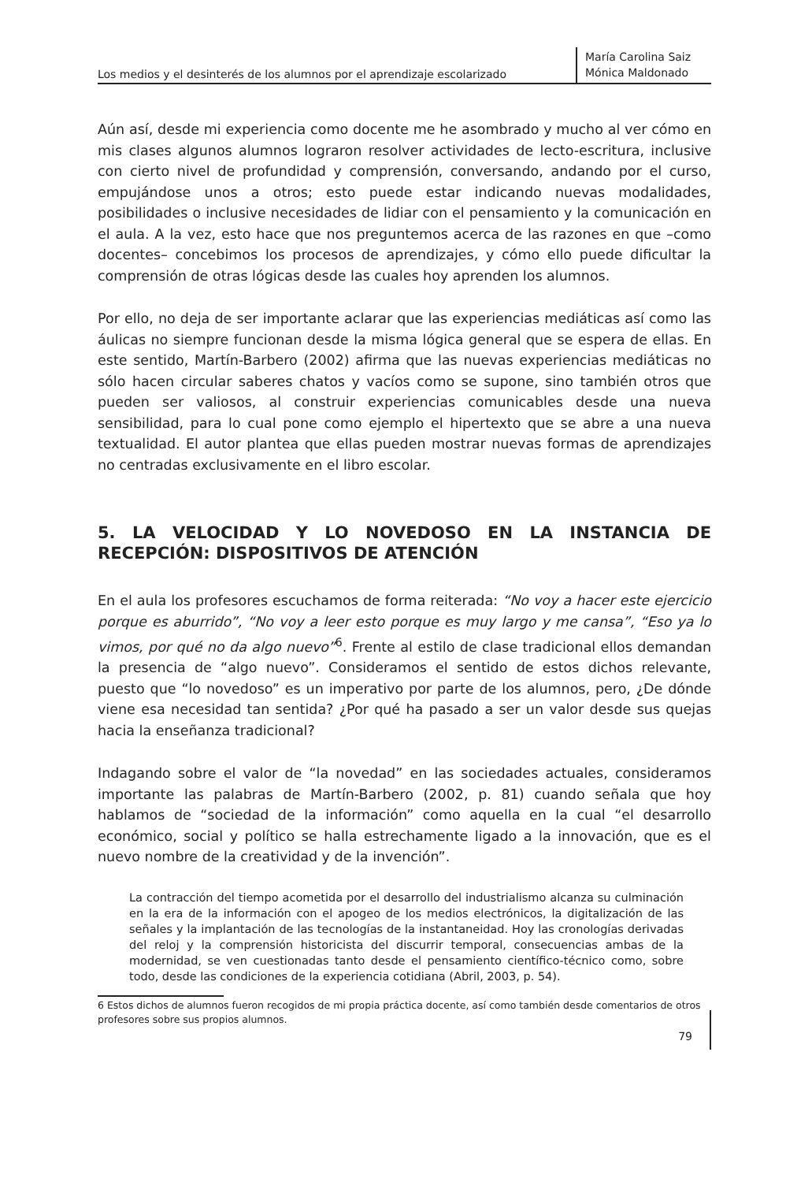Los medios y el desinterés de los alumnos por el aprendizaje escolarizado
María Carolina Saiz
Mónica Maldonado
Aún así, desde mi experiencia como docente me he asombrado y mucho al ver cómo en mis clases algunos alumnos lograron resolver actividades de lecto-escritura, inclusive con cierto nivel de profundidad y comprensión, conversando, andando por el curso, empujándose unos a otros; esto puede estar indicando nuevas modalidades, posibilidades o inclusive necesidades de lidiar con el pensamiento y la comunicación en el aula. A la vez, esto hace que nos preguntemos acerca de las razones en que –como docentes– concebimos los procesos de aprendizajes, y cómo ello puede dificultar la comprensión de otras lógicas desde las cuales hoy aprenden los alumnos.
Por ello, no deja de ser importante aclarar que las experiencias mediáticas así como las áulicas no siempre funcionan desde la misma lógica general que se espera de ellas. En este sentido, Martín-Barbero (2002) afirma que las nuevas experiencias mediáticas no sólo hacen circular saberes chatos y vacíos como se supone, sino también otros que pueden ser valiosos, al construir experiencias comunicables desde una nueva sensibilidad, para lo cual pone como ejemplo el hipertexto que se abre a una nueva textualidad. El autor plantea que ellas pueden mostrar nuevas formas de aprendizajes no centradas exclusivamente en el libro escolar.
5. LA VELOCIDAD Y LO NOVEDOSO EN LA INSTANCIA DE RECEPCIÓN: DISPOSITIVOS DE ATENCIÓN
En el aula los profesores escuchamos de forma reiterada: “No voy a hacer este ejercicio porque es aburrido”, “No voy a leer esto porque es muy largo y me cansa”, “Eso ya lo vimos, por qué no da algo nuevo”<sup>6</sup>. Frente al estilo de clase tradicional ellos demandan la presencia de “algo nuevo”. Consideramos el sentido de estos dichos relevante, puesto que “lo novedoso” es un imperativo por parte de los alumnos, pero, ¿De dónde viene esa necesidad tan sentida? ¿Por qué ha pasado a ser un valor desde sus quejas hacia la enseñanza tradicional?
Indagando sobre el valor de “la novedad” en las sociedades actuales, consideramos importante las palabras de Martín-Barbero (2002, p. 81) cuando señala que hoy hablamos de “sociedad de la información” como aquella en la cual “el desarrollo económico, social y político se halla estrechamente ligado a la innovación, que es el nuevo nombre de la creatividad y de la invención”.
La contracción del tiempo acometida por el desarrollo del industrialismo alcanza su culminación en la era de la información con el apogeo de los medios electrónicos, la digitalización de las señales y la implantación de las tecnologías de la instantaneidad. Hoy las cronologías derivadas del reloj y la comprensión historicista del discurrir temporal, consecuencias ambas de la modernidad, se ven cuestionadas tanto desde el pensamiento científico-técnico como, sobre todo, desde las condiciones de la experiencia cotidiana (Abril, 2003, p. 54).
6 Estos dichos de alumnos fueron recogidos de mi propia práctica docente, así como también desde comentarios de otros profesores sobre sus propios alumnos.
79